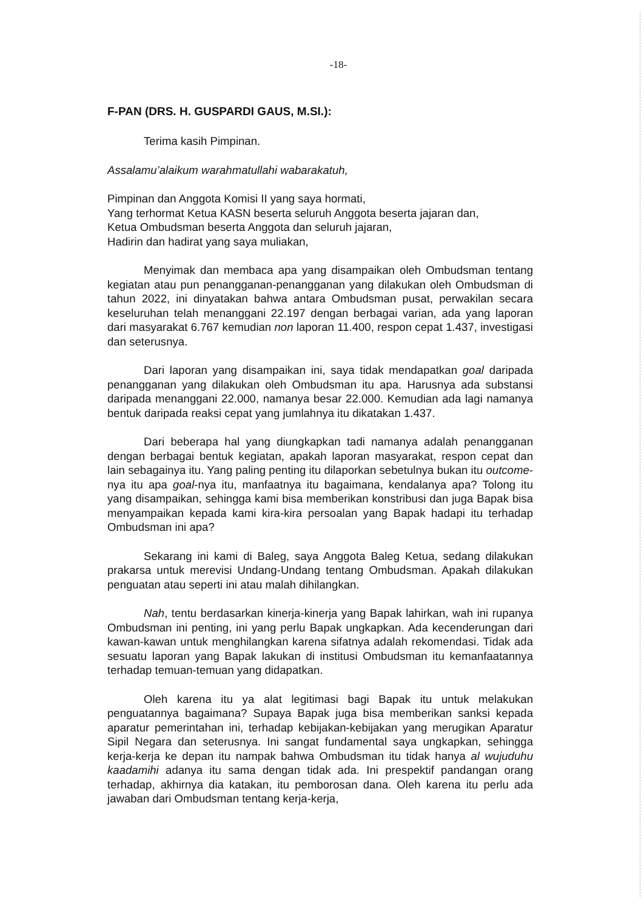-18-
F-PAN (DRS. H. GUSPARDI GAUS, M.SI.):
Terima kasih Pimpinan.
Assalamu’alaikum warahmatullahi wabarakatuh,
Pimpinan dan Anggota Komisi II yang saya hormati,
Yang terhormat Ketua KASN beserta seluruh Anggota beserta jajaran dan,
Ketua Ombudsman beserta Anggota dan seluruh jajaran,
Hadirin dan hadirat yang saya muliakan,
Menyimak dan membaca apa yang disampaikan oleh Ombudsman tentang kegiatan atau pun penangganan-penangganan yang dilakukan oleh Ombudsman di tahun 2022, ini dinyatakan bahwa antara Ombudsman pusat, perwakilan secara keseluruhan telah menanggani 22.197 dengan berbagai varian, ada yang laporan dari masyarakat 6.767 kemudian non laporan 11.400, respon cepat 1.437, investigasi dan seterusnya.
Dari laporan yang disampaikan ini, saya tidak mendapatkan goal daripada penangganan yang dilakukan oleh Ombudsman itu apa. Harusnya ada substansi daripada menanggani 22.000, namanya besar 22.000. Kemudian ada lagi namanya bentuk daripada reaksi cepat yang jumlahnya itu dikatakan 1.437.
Dari beberapa hal yang diungkapkan tadi namanya adalah penangganan dengan berbagai bentuk kegiatan, apakah laporan masyarakat, respon cepat dan lain sebagainya itu. Yang paling penting itu dilaporkan sebetulnya bukan itu outcome-nya itu apa goal-nya itu, manfaatnya itu bagaimana, kendalanya apa? Tolong itu yang disampaikan, sehingga kami bisa memberikan konstribusi dan juga Bapak bisa menyampaikan kepada kami kira-kira persoalan yang Bapak hadapi itu terhadap Ombudsman ini apa?
Sekarang ini kami di Baleg, saya Anggota Baleg Ketua, sedang dilakukan prakarsa untuk merevisi Undang-Undang tentang Ombudsman. Apakah dilakukan penguatan atau seperti ini atau malah dihilangkan.
Nah, tentu berdasarkan kinerja-kinerja yang Bapak lahirkan, wah ini rupanya Ombudsman ini penting, ini yang perlu Bapak ungkapkan. Ada kecenderungan dari kawan-kawan untuk menghilangkan karena sifatnya adalah rekomendasi. Tidak ada sesuatu laporan yang Bapak lakukan di institusi Ombudsman itu kemanfaatannya terhadap temuan-temuan yang didapatkan.
Oleh karena itu ya alat legitimasi bagi Bapak itu untuk melakukan penguatannya bagaimana? Supaya Bapak juga bisa memberikan sanksi kepada aparatur pemerintahan ini, terhadap kebijakan-kebijakan yang merugikan Aparatur Sipil Negara dan seterusnya. Ini sangat fundamental saya ungkapkan, sehingga kerja-kerja ke depan itu nampak bahwa Ombudsman itu tidak hanya al wujuduhu kaadamihi adanya itu sama dengan tidak ada. Ini prespektif pandangan orang terhadap, akhirnya dia katakan, itu pemborosan dana. Oleh karena itu perlu ada jawaban dari Ombudsman tentang kerja-kerja,